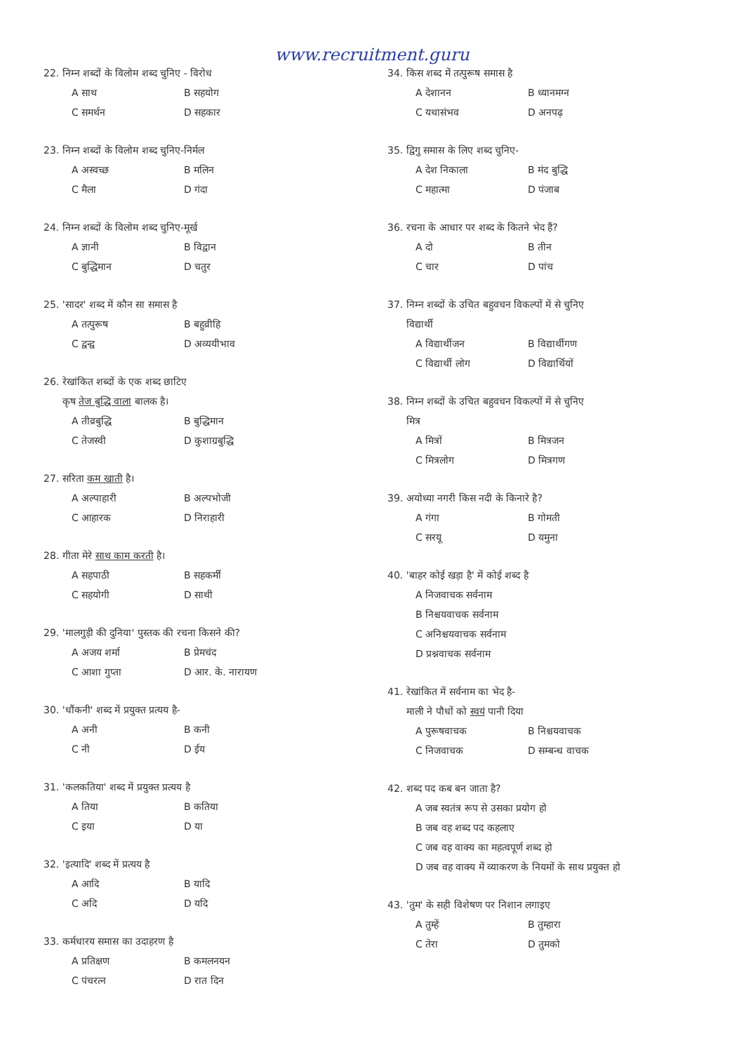www.recruitment.guru
22. निम्न शब्दों के विलोम शब्द चुनिए - विरोध
A साथ B सहयोग C समर्थन D सहकार
23. निम्न शब्दों के विलोम शब्द चुनिए-निर्मल
A अस्वच्छ B मलिन C मैला D गंदा
24. निम्न शब्दों के विलोम शब्द चुनिए-मूर्ख
A ज्ञानी B विद्वान C बुद्धिमान D चतुर
25. 'सादर' शब्द में कौन सा समास है
A तत्पुरूष B बहुव्रीहि C द्वन्द्व D अव्ययीभाव
26. रेखांकित शब्दों के एक शब्द छाटिए
कृष तेज बुद्धि वाला बालक है।
A तीव्रबुद्धि B बुद्धिमान C तेजस्वी D कुशाग्रबुद्धि
27. सरिता कम खाती है।
A अल्पाहारी B अल्पभोजी C आहारक D निराहारी
28. गीता मेरे साथ काम करती है।
A सहपाठी B सहकर्मी C सहयोगी D साथी
29. 'मालगुड़ी की दुनिया' पुस्तक की रचना किसने की?
A अजय शर्मा B प्रेमचंद C आशा गुप्ता D आर. के. नारायण
30. 'धौंकनी' शब्द में प्रयुक्त प्रत्यय है-
A अनी B कनी C नी D ईय
31. 'कलकतिया' शब्द में प्रयुक्त प्रत्यय है
A तिया B कतिया C इया D या
32. 'इत्यादि' शब्द में प्रत्यय है
A आदि B यादि C अदि D यदि
33. कर्मधारय समास का उदाहरण है
A प्रतिक्षण B कमलनयन C पंचरत्न D रात दिन
34. किस शब्द में तत्पुरूष समास है
A देशानन B ध्यानमग्न C यथासंभव D अनपढ़
35. द्विगु समास के लिए शब्द चुनिए-
A देश निकाला B मंद बुद्धि C महात्मा D पंजाब
36. रचना के आधार पर शब्द के कितने भेद हैं?
A दो B तीन C चार D पांच
37. निम्न शब्दों के उचित बहुवचन विकल्पों में से चुनिए
विद्यार्थी
A विद्यार्थीजन B विद्यार्थीगण C विद्यार्थी लोग D विद्यार्थियों
38. निम्न शब्दों के उचित बहुवचन विकल्पों में से चुनिए
मित्र
A मित्रों B मित्रजन C मित्रलोग D मित्रगण
39. अयोध्या नगरी किस नदी के किनारे है?
A गंगा B गोमती C सरयू D यमुना
40. 'बाहर कोई खड़ा है' में कोई शब्द है
A निजवाचक सर्वनाम
B निश्चयवाचक सर्वनाम
C अनिश्चयवाचक सर्वनाम
D प्रश्नवाचक सर्वनाम
41. रेखांकित में सर्वनाम का भेद है-
माली ने पौधों को स्वयं पानी दिया
A पुरूषवाचक B निश्चयवाचक C निजवाचक D सम्बन्ध वाचक
42. शब्द पद कब बन जाता है?
A जब स्वतंत्र रूप से उसका प्रयोग हो
B जब वह शब्द पद कहलाए
C जब वह वाक्य का महत्वपूर्ण शब्द हो
D जब वह वाक्य में व्याकरण के नियमों के साथ प्रयुक्त हो
43. 'तुम' के सही विशेषण पर निशान लगाइए
A तुम्हें B तुम्हारा C तेरा D तुमको